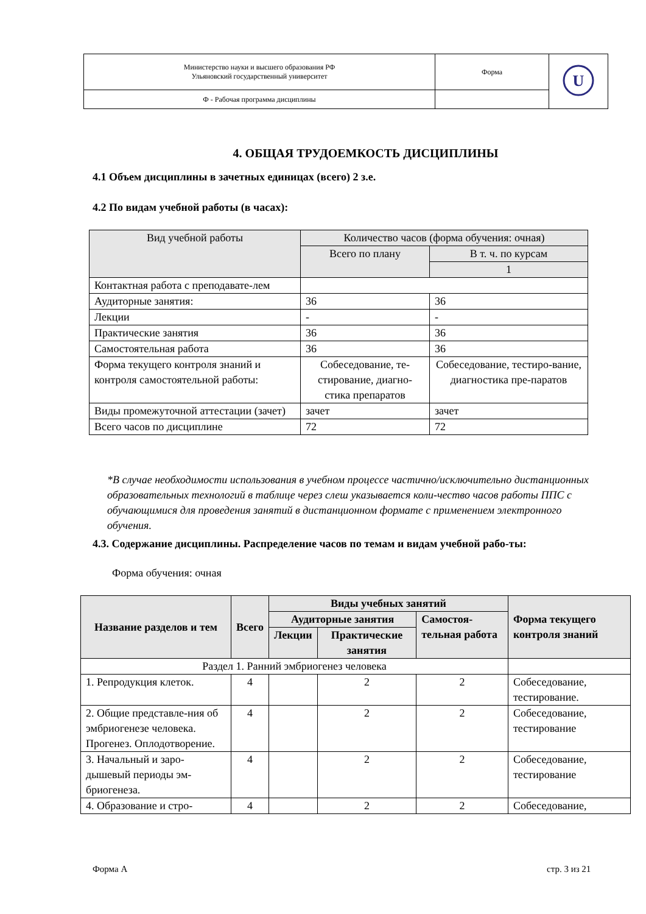| Министерство науки и высшего образования РФ Ульяновский государственный университет | Форма | U |
| Ф - Рабочая программа дисциплины | | |
4. ОБЩАЯ ТРУДОЕМКОСТЬ ДИСЦИПЛИНЫ
4.1 Объем дисциплины в зачетных единицах (всего) 2 з.е.
4.2 По видам учебной работы (в часах):
| Вид учебной работы | Количество часов (форма обучения: очная) | |
| --- | --- | --- |
| | Всего по плану | В т. ч. по курсам |
| | | 1 |
| Контактная работа с преподавате-лем | | |
| Аудиторные занятия: | 36 | 36 |
| Лекции | - | - |
| Практические занятия | 36 | 36 |
| Самостоятельная работа | 36 | 36 |
| Форма текущего контроля знаний и контроля самостоятельной работы: | Собеседование, те-стирование, диагно-стика препаратов | Собеседование, тестиро-вание, диагностика пре-паратов |
| Виды промежуточной аттестации (зачет) | зачет | зачет |
| Всего часов по дисциплине | 72 | 72 |
*В случае необходимости использования в учебном процессе частично/исключительно дистанционных образовательных технологий в таблице через слеш указывается коли-чество часов работы ППС с обучающимися для проведения занятий в дистанционном формате с применением электронного обучения.
4.3. Содержание дисциплины. Распределение часов по темам и видам учебной рабо-ты:
Форма обучения: очная
| Название разделов и тем | Всего | Виды учебных занятий | | | Форма текущего контроля знаний |
| --- | --- | --- | --- | --- | --- |
| | | Аудиторные занятия | | Самостоя-тельная работа | |
| | | Лекции | Практические занятия | | |
| Раздел 1. Ранний эмбриогенез человека | | | | | |
| 1. Репродукция клеток. | 4 | | 2 | 2 | Собеседование, тестирование. |
| 2. Общие представле-ния об эмбриогенезе человека. Прогенез. Оплодотворение. | 4 | | 2 | 2 | Собеседование, тестирование |
| 3. Начальный и заро-дышевый периоды эм-бриогенеза. | 4 | | 2 | 2 | Собеседование, тестирование |
| 4. Образование и стро- | 4 | | 2 | 2 | Собеседование, |
Форма А стр. 3 из 21